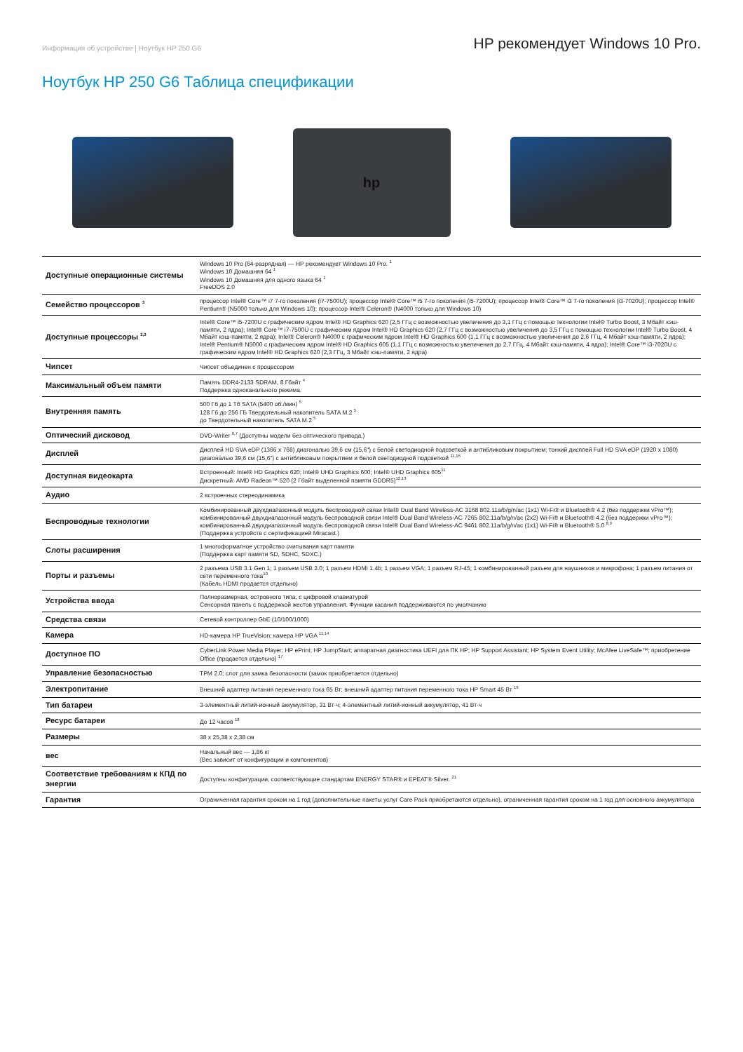Информация об устройстве | Ноутбук HP 250 G6
HP рекомендует Windows 10 Pro.
Ноутбук HP 250 G6 Таблица спецификации
hp
| Доступные операционные системы | Windows 10 Pro (64-разрядная) — HP рекомендует Windows 10 Pro. <sup>1</sup> Windows 10 Домашняя 64 <sup>1</sup> Windows 10 Домашняя для одного языка 64 <sup>1</sup> FreeDOS 2.0 |
| Семейство процессоров <sup>3</sup> | процессор Intel® Core™ i7 7-го поколения (i7-7500U); процессор Intel® Core™ i5 7-го поколения (i5-7200U); процессор Intel® Core™ i3 7-го поколения (i3-7020U); процессор Intel® Pentium® (N5000 только для Windows 10); процессор Intel® Celeron® (N4000 только для Windows 10) |
| Доступные процессоры <sup>2,3</sup> | Intel® Core™ i5-7200U с графическим ядром Intel® HD Graphics 620 (2,5 ГГц с возможностью увеличения до 3,1 ГГц с помощью технологии Intel® Turbo Boost, 3 Мбайт кэш-памяти, 2 ядра); Intel® Core™ i7-7500U с графическим ядром Intel® HD Graphics 620 (2,7 ГГц с возможностью увеличения до 3,5 ГГц с помощью технологии Intel® Turbo Boost, 4 Мбайт кэш-памяти, 2 ядра); Intel® Celeron® N4000 с графическим ядром Intel® HD Graphics 600 (1,1 ГГц с возможностью увеличения до 2,6 ГГц, 4 Мбайт кэш-памяти, 2 ядра); Intel® Pentium® N5000 с графическим ядром Intel® HD Graphics 605 (1,1 ГГц с возможностью увеличения до 2,7 ГГц, 4 Мбайт кэш-памяти, 4 ядра); Intel® Core™ i3-7020U с графическим ядром Intel® HD Graphics 620 (2,3 ГГц, 3 Мбайт кэш-памяти, 2 ядра) |
| Чипсет | Чипсет объединен с процессором |
| Максимальный объем памяти | Память DDR4-2133 SDRAM, 8 Гбайт <sup>4</sup> Поддержка одноканального режима. |
| Внутренняя память | 500 Гб до 1 Тб SATA (5400 об./мин) <sup>5</sup> 128 Гб до 256 ГБ Твердотельный накопитель SATA M.2 <sup>5</sup> до Твердотельный накопитель SATA M.2 <sup>5</sup> |
| Оптический дисковод | DVD-Writer <sup>6,7</sup> (Доступны модели без оптического привода.) |
| Дисплей | Дисплей HD SVA eDP (1366 x 768) диагональю 39,6 см (15,6") с белой светодиодной подсветкой и антибликовым покрытием; тонкий дисплей Full HD SVA eDP (1920 x 1080) диагональю 39,6 см (15,6") с антибликовым покрытием и белой светодиодной подсветкой <sup>11,15</sup> |
| Доступная видеокарта | Встроенный: Intel® HD Graphics 620; Intel® UHD Graphics 600; Intel® UHD Graphics 605<sup>11</sup> Дискретный: AMD Radeon™ 520 (2 Гбайт выделенной памяти GDDR5)<sup>12,13</sup> |
| Аудио | 2 встроенных стереодинамика |
| Беспроводные технологии | Комбинированный двухдиапазонный модуль беспроводной связи Intel® Dual Band Wireless-AC 3168 802.11a/b/g/n/ac (1x1) Wi-Fi® и Bluetooth® 4.2 (без поддержки vPro™); комбинированный двухдиапазонный модуль беспроводной связи Intel® Dual Band Wireless-AC 7265 802.11a/b/g/n/ac (2x2) Wi-Fi® и Bluetooth® 4.2 (без поддержки vPro™); комбинированный двухдиапазонный модуль беспроводной связи Intel® Dual Band Wireless-AC 9461 802.11a/b/g/n/ac (1x1) Wi-Fi® и Bluetooth® 5.0 <sup>8,9</sup> (Поддержка устройств с сертификацией Miracast.) |
| Слоты расширения | 1 многоформатное устройство считывания карт памяти (Поддержка карт памяти SD, SDHC, SDXC.) |
| Порты и разъемы | 2 разъема USB 3.1 Gen 1; 1 разъем USB 2.0; 1 разъем HDMI 1.4b; 1 разъем VGA; 1 разъем RJ-45; 1 комбинированный разъем для наушников и микрофона; 1 разъем питания от сети переменного тока<sup>10</sup> (Кабель HDMI продается отдельно) |
| Устройства ввода | Полноразмерная, островного типа, с цифровой клавиатурой Сенсорная панель с поддержкой жестов управления. Функции касания поддерживаются по умолчанию |
| Средства связи | Сетевой контроллер GbE (10/100/1000) |
| Камера | HD-камера HP TrueVision; камера HP VGA <sup>11,14</sup> |
| Доступное ПО | CyberLink Power Media Player; HP ePrint; HP JumpStart; аппаратная диагностика UEFI для ПК HP; HP Support Assistant; HP System Event Utility; McAfee LiveSafe™; приобретение Office (продается отдельно) <sup>17</sup> |
| Управление безопасностью | TPM 2.0; слот для замка безопасности (замок приобретается отдельно) |
| Электропитание | Внешний адаптер питания переменного тока 65 Вт; внешний адаптер питания переменного тока HP Smart 45 Вт <sup>19</sup> |
| Тип батареи | 3-элементный литий-ионный аккумулятор, 31 Вт·ч; 4-элементный литий-ионный аккумулятор, 41 Вт·ч |
| Ресурс батареи | До 12 часов <sup>18</sup> |
| Размеры | 38 x 25,38 x 2,38 см |
| вес | Начальный вес — 1,86 кг (Вес зависит от конфигурации и компонентов) |
| Соответствие требованиям к КПД по энергии | Доступны конфигурации, соответствующие стандартам ENERGY STAR® и EPEAT® Silver. <sup>21</sup> |
| Гарантия | Ограниченная гарантия сроком на 1 год (дополнительные пакеты услуг Care Pack приобретаются отдельно), ограниченная гарантия сроком на 1 год для основного аккумулятора |